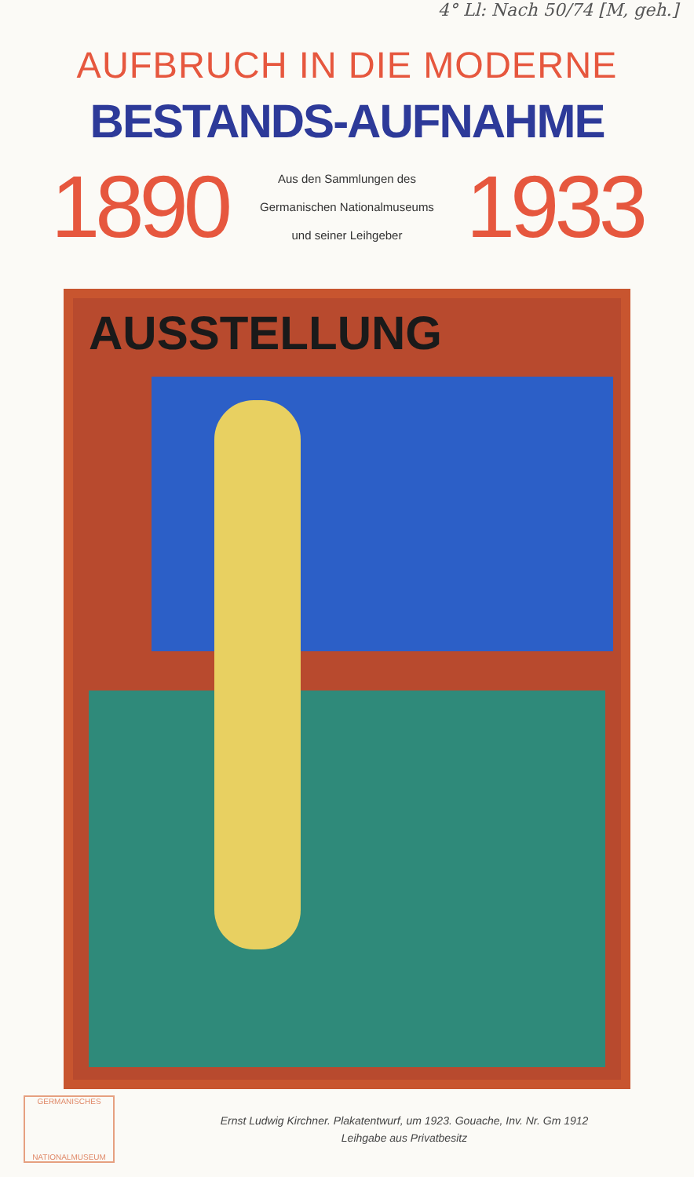4° Ll: Nach 50/74 [M, geh.]
AUFBRUCH IN DIE MODERNE
BESTANDS-AUFNAHME
1890
Aus den Sammlungen des
Germanischen Nationalmuseums
und seiner Leihgeber
1933
AUSSTELLUNG
GERMANISCHES
NATIONALMUSEUM
Ernst Ludwig Kirchner. Plakatentwurf, um 1923. Gouache, Inv. Nr. Gm 1912
Leihgabe aus Privatbesitz